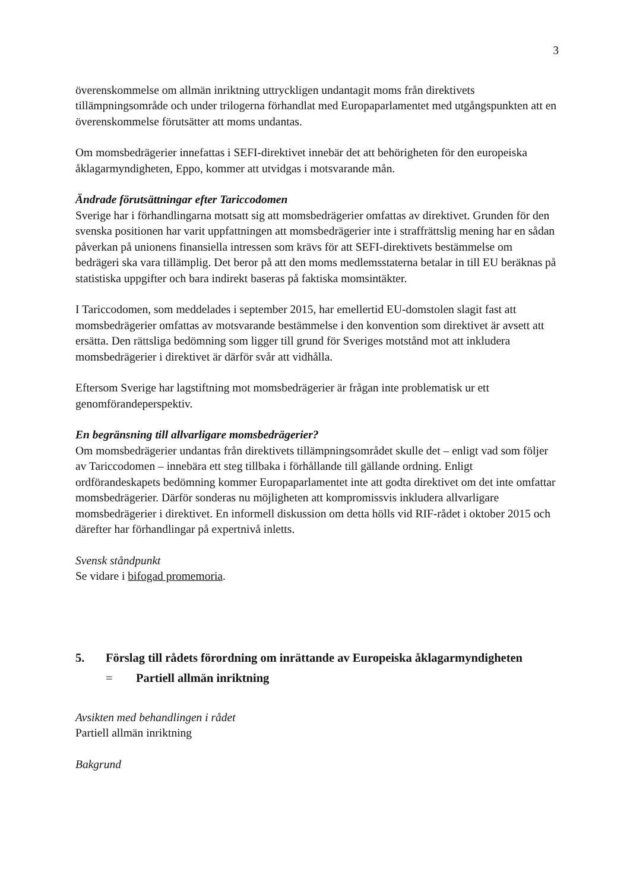3
överenskommelse om allmän inriktning uttryckligen undantagit moms från direktivets tillämpningsområde och under trilogerna förhandlat med Europaparlamentet med utgångspunkten att en överenskommelse förutsätter att moms undantas.
Om momsbedrägerier innefattas i SEFI-direktivet innebär det att behörigheten för den europeiska åklagarmyndigheten, Eppo, kommer att utvidgas i motsvarande mån.
Ändrade förutsättningar efter Tariccodomen
Sverige har i förhandlingarna motsatt sig att momsbedrägerier omfattas av direktivet. Grunden för den svenska positionen har varit uppfattningen att momsbedrägerier inte i straffrättslig mening har en sådan påverkan på unionens finansiella intressen som krävs för att SEFI-direktivets bestämmelse om bedrägeri ska vara tillämplig. Det beror på att den moms medlemsstaterna betalar in till EU beräknas på statistiska uppgifter och bara indirekt baseras på faktiska momsintäkter.
I Tariccodomen, som meddelades i september 2015, har emellertid EU-domstolen slagit fast att momsbedrägerier omfattas av motsvarande bestämmelse i den konvention som direktivet är avsett att ersätta. Den rättsliga bedömning som ligger till grund för Sveriges motstånd mot att inkludera momsbedrägerier i direktivet är därför svår att vidhålla.
Eftersom Sverige har lagstiftning mot momsbedrägerier är frågan inte problematisk ur ett genomförandeperspektiv.
En begränsning till allvarligare momsbedrägerier?
Om momsbedrägerier undantas från direktivets tillämpningsområdet skulle det – enligt vad som följer av Tariccodomen – innebära ett steg tillbaka i förhållande till gällande ordning. Enligt ordförandeskapets bedömning kommer Europaparlamentet inte att godta direktivet om det inte omfattar momsbedrägerier. Därför sonderas nu möjligheten att kompromissvis inkludera allvarligare momsbedrägerier i direktivet. En informell diskussion om detta hölls vid RIF-rådet i oktober 2015 och därefter har förhandlingar på expertnivå inletts.
Svensk ståndpunkt
Se vidare i bifogad promemoria.
5. Förslag till rådets förordning om inrättande av Europeiska åklagarmyndigheten
= Partiell allmän inriktning
Avsikten med behandlingen i rådet
Partiell allmän inriktning
Bakgrund